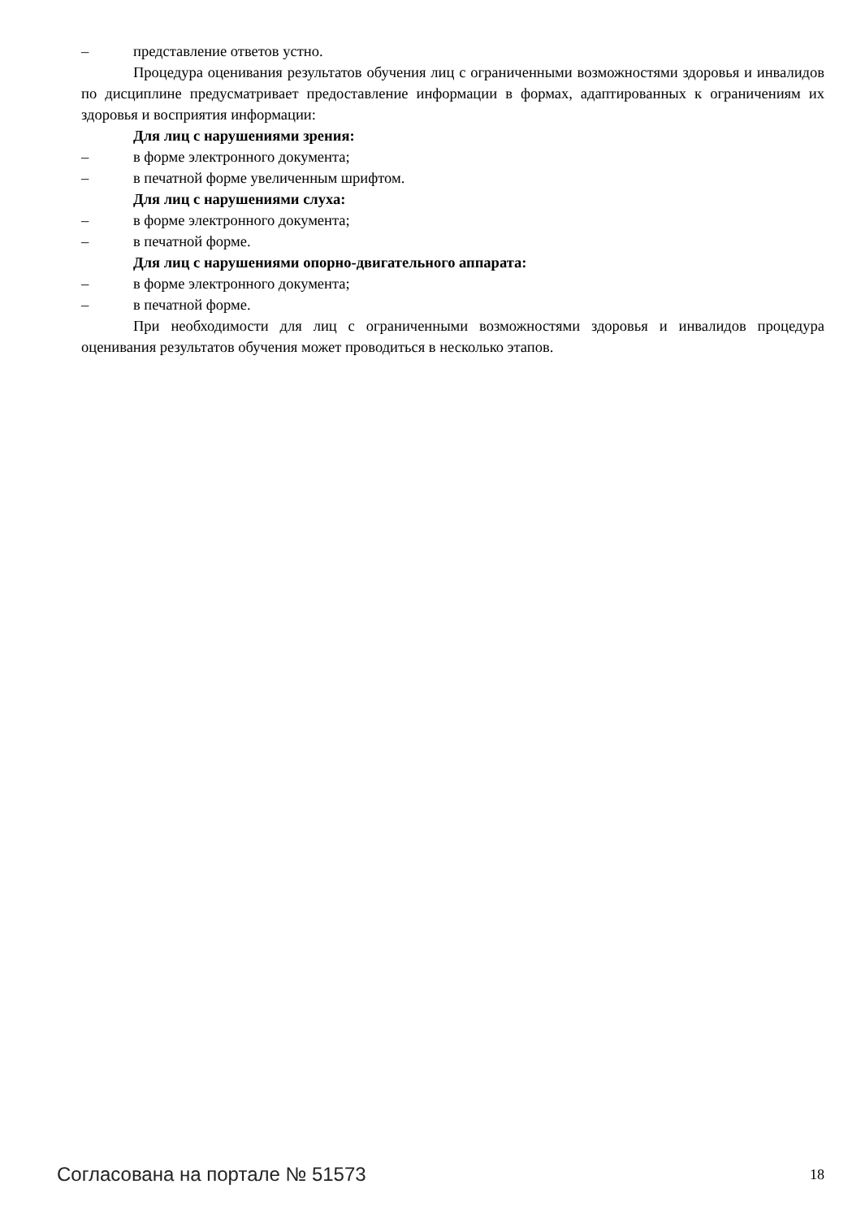– представление ответов устно.
Процедура оценивания результатов обучения лиц с ограниченными возможностями здоровья и инвалидов по дисциплине предусматривает предоставление информации в формах, адаптированных к ограничениям их здоровья и восприятия информации:
Для лиц с нарушениями зрения:
– в форме электронного документа;
– в печатной форме увеличенным шрифтом.
Для лиц с нарушениями слуха:
– в форме электронного документа;
– в печатной форме.
Для лиц с нарушениями опорно-двигательного аппарата:
– в форме электронного документа;
– в печатной форме.
При необходимости для лиц с ограниченными возможностями здоровья и инвалидов процедура оценивания результатов обучения может проводиться в несколько этапов.
Согласована на портале № 51573 18